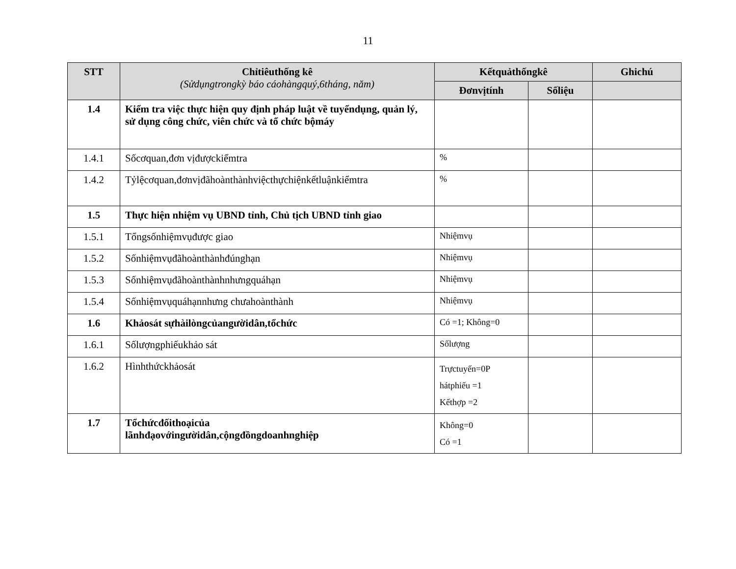11
| STT | Chỉtiêuthống kê (Sửdụngtrongkỳ báo cáohàngquý,6tháng, năm) | Kếtquảthốngkê | | Ghichú |
| --- | --- | --- | --- | --- |
| | | Đơnvịtính | Sốliệu | |
| 1.4 | Kiểm tra việc thực hiện quy định pháp luật về tuyểndụng, quản lý, sử dụng công chức, viên chức và tổ chức bộmáy | | | |
| 1.4.1 | Sốcơquan,đơn vịđượckiểmtra | % | | |
| 1.4.2 | Tỷlệcơquan,đơnvịđãhoànthànhviệcthựchiệnkếtluậnkiểmtra | % | | |
| 1.5 | Thực hiện nhiệm vụ UBND tỉnh, Chủ tịch UBND tỉnh giao | | | |
| 1.5.1 | Tổngsốnhiệmvụđược giao | Nhiệmvụ | | |
| 1.5.2 | Sốnhiệmvụđãhoànthànhđúnghạn | Nhiệmvụ | | |
| 1.5.3 | Sốnhiệmvụđãhoànthànhnhưngquáhạn | Nhiệmvụ | | |
| 1.5.4 | Sốnhiệmvụquáhạnnhưng chưahoànthành | Nhiệmvụ | | |
| 1.6 | Khảosát sựhàilòngcủangườidân,tổchức | Có =1; Không=0 | | |
| 1.6.1 | Sốlượngphiếukhảo sát | Sốlượng | | |
| 1.6.2 | Hìnhthứckhảosát | Trựctuyến=0P hátphiếu =1 Kếthợp =2 | | |
| 1.7 | Tổchứcđốithoạicủa lãnhđạovớingườidân,cộngđồngdoanhnghiệp | Không=0 Có =1 | | |